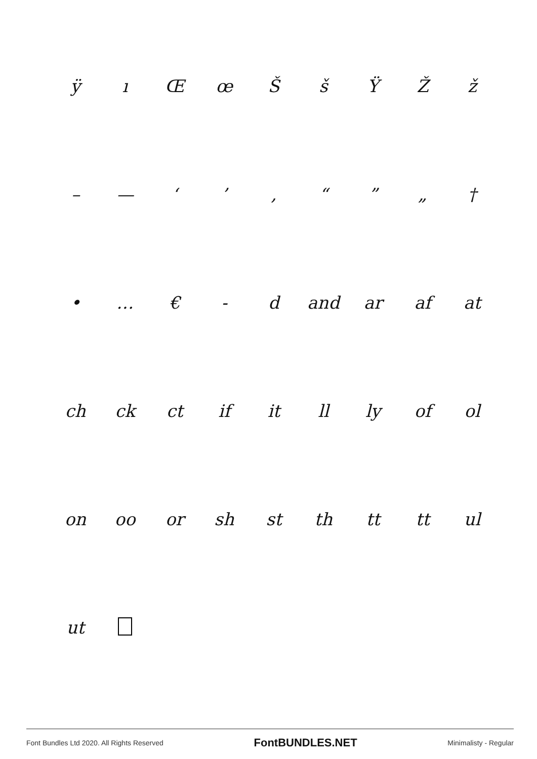| ÿ | ı | Œ | œ | Š | š | Ÿ | Ž | ž |
| – | — | ‘ | ’ | ‚ | “ | ” | „ | † |
| • | … | € | - | d | and | ar | af | at |
| ch | ck | ct | if | it | ll | ly | of | ol |
| on | oo | or | sh | st | th | tt | tt | ul |
| ut | | | | | | | | |
Font Bundles Ltd 2020. All Rights Reserved FontBUNDLES.NET Minimalisty - Regular